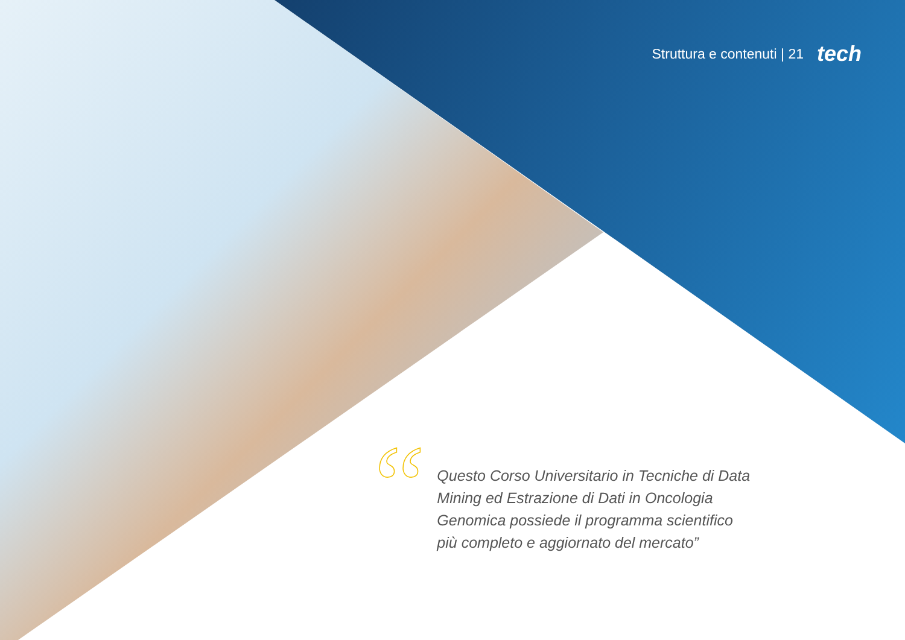Struttura e contenuti | 21 tech
“
Questo Corso Universitario in Tecniche di Data Mining ed Estrazione di Dati in Oncologia Genomica possiede il programma scientifico più completo e aggiornato del mercato”